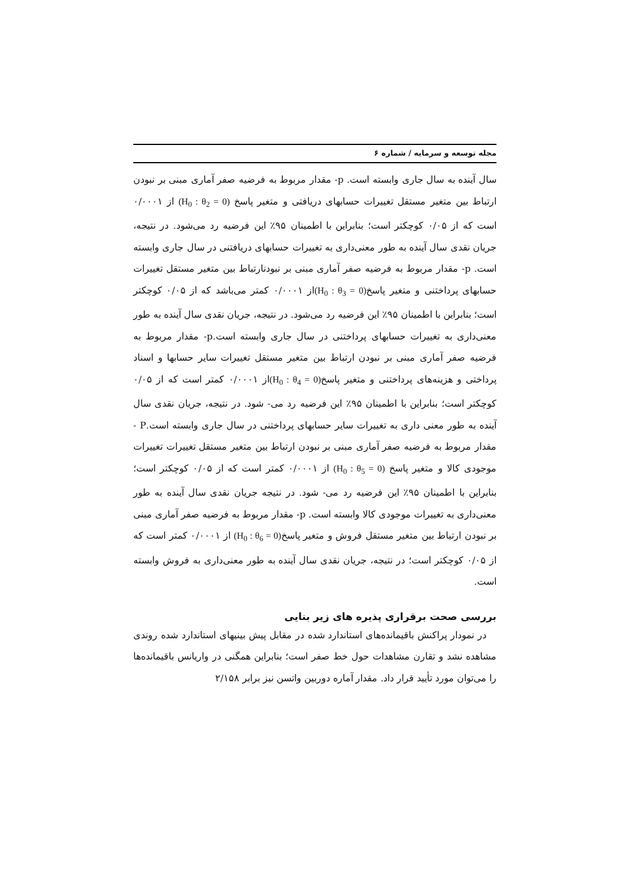مجله توسعه و سرمایه / شماره ۶
سال آینده به سال جاری وابسته است. p- مقدار مربوط به فرضیه صفر آماری مبنی بر نبودن ارتباط بین متغیر مستقل تغییرات حسابهای دریافتی و متغیر پاسخ (H<sub>0</sub> : θ<sub>2</sub> = 0) از ۰/۰۰۰۱ است که از ۰/۰۵ کوچکتر است؛ بنابراین با اطمینان ۹۵٪ این فرضیه رد می‌شود. در نتیجه، جریان نقدی سال آینده به طور معنی‌داری به تغییرات حسابهای دریافتنی در سال جاری وابسته است. p- مقدار مربوط به فرضیه صفر آماری مبنی بر نبودنارتباط بین متغیر مستقل تغییرات حسابهای پرداختنی و متغیر پاسخ(H<sub>0</sub> : θ<sub>3</sub> = 0) از ۰/۰۰۰۱ کمتر می‌باشد که از ۰/۰۵ کوچکتر است؛ بنابراین با اطمینان ۹۵٪ این فرضیه رد می‌شود. در نتیجه، جریان نقدی سال آینده به طور معنی‌داری به تغییرات حسابهای پرداختنی در سال جاری وابسته است.p- مقدار مربوط به فرضیه صفر آماری مبنی بر نبودن ارتباط بین متغیر مستقل تغییرات سایر حسابها و اسناد پرداختی و هزینه‌های پرداختنی و متغیر پاسخ(H<sub>0</sub> : θ<sub>4</sub> = 0) از ۰/۰۰۰۱ کمتر است که از ۰/۰۵ کوچکتر است؛ بنابراین با اطمینان ۹۵٪ این فرضیه رد می- شود. در نتیجه، جریان نقدی سال آینده به طور معنی داری به تغییرات سایر حسابهای پرداختنی در سال جاری وابسته است.P - مقدار مربوط به فرضیه صفر آماری مبنی بر نبودن ارتباط بین متغیر مستقل تغییرات تغییرات موجودی کالا و متغیر پاسخ (H<sub>0</sub> : θ<sub>5</sub> = 0) از ۰/۰۰۰۱ کمتر است که از ۰/۰۵ کوچکتر است؛ بنابراین با اطمینان ۹۵٪ این فرضیه رد می- شود. در نتیجه جریان نقدی سال آینده به طور معنی‌داری به تغییرات موجودی کالا وابسته است. p- مقدار مربوط به فرضیه صفر آماری مبنی بر نبودن ارتباط بین متغیر مستقل فروش و متغیر پاسخ(H<sub>0</sub> : θ<sub>6</sub> = 0) از ۰/۰۰۰۱ کمتر است که از ۰/۰۵ کوچکتر است؛ در نتیجه، جریان نقدی سال آینده به طور معنی‌داری به فروش وابسته است.
بررسی صحت برقراری پذیره های زیر بنایی
در نمودار پراکنش باقیمانده‌های استاندارد شده در مقابل پیش بینیهای استاندارد شده روندی مشاهده نشد و تقارن مشاهدات حول خط صفر است؛ بنابراین همگنی در واریانس باقیمانده‌ها را می‌توان مورد تأیید قرار داد. مقدار آماره دوربین واتسن نیز برابر ۲/۱۵۸